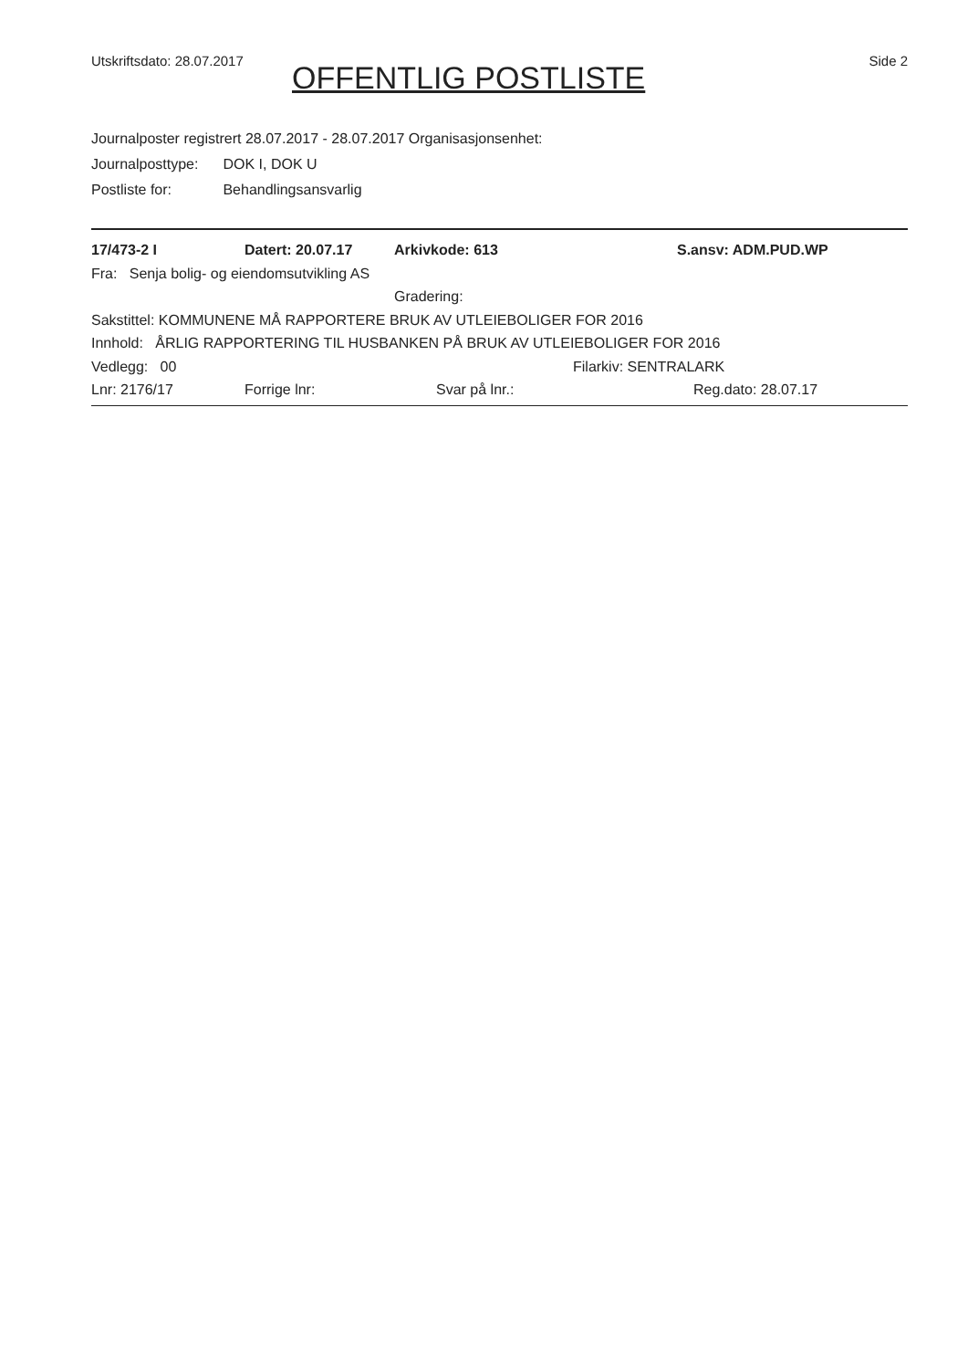Utskriftsdato: 28.07.2017
OFFENTLIG POSTLISTE
Side 2
Journalposter registrert 28.07.2017 - 28.07.2017 Organisasjonsenhet:
Journalposttype: DOK I, DOK U
Postliste for: Behandlingsansvarlig
17/473-2 I Datert: 20.07.17 Arkivkode: 613 S.ansv: ADM.PUD.WP
Fra: Senja bolig- og eiendomsutvikling AS
Gradering:
Sakstittel: KOMMUNENE MÅ RAPPORTERE BRUK AV UTLEIEBOLIGER FOR 2016
Innhold: ÅRLIG RAPPORTERING TIL HUSBANKEN PÅ BRUK AV UTLEIEBOLIGER FOR 2016
Vedlegg: 00 Filarkiv: SENTRALARK
Lnr: 2176/17 Forrige lnr: Svar på lnr.: Reg.dato: 28.07.17